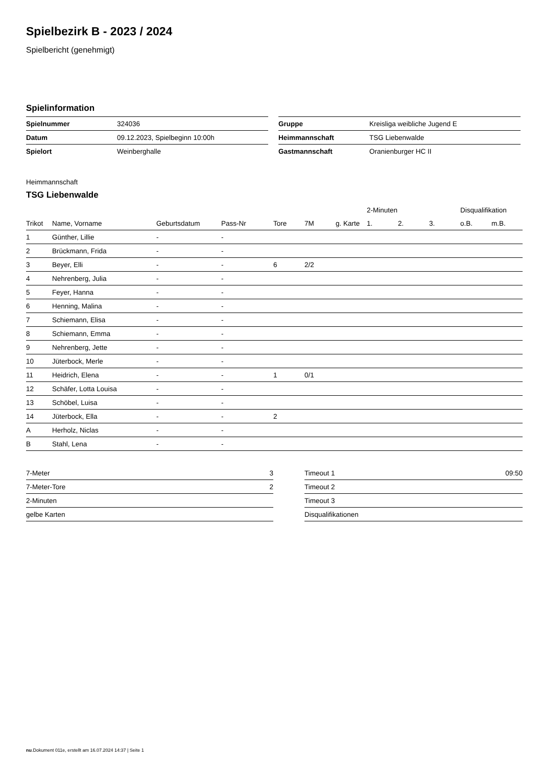Spielbezirk B - 2023 / 2024
Spielbericht (genehmigt)
Spielinformation
| Spielnummer | 324036 |
| Datum | 09.12.2023, Spielbeginn 10:00h |
| Spielort | Weinberghalle |
| Gruppe | Kreisliga weibliche Jugend E |
| Heimmannschaft | TSG Liebenwalde |
| Gastmannschaft | Oranienburger HC II |
Heimmannschaft
TSG Liebenwalde
| | | | | | | | 2-Minuten | | | Disqualifikation | |
| --- | --- | --- | --- | --- | --- | --- | --- | --- | --- | --- | --- |
| Trikot | Name, Vorname | Geburtsdatum | Pass-Nr | Tore | 7M | g. Karte | 1. | 2. | 3. | o.B. | m.B. |
| 1 | Günther, Lillie | - | - | | | | | | | | |
| 2 | Brückmann, Frida | - | - | | | | | | | | |
| 3 | Beyer, Elli | - | - | 6 | 2/2 | | | | | | |
| 4 | Nehrenberg, Julia | - | - | | | | | | | | |
| 5 | Feyer, Hanna | - | - | | | | | | | | |
| 6 | Henning, Malina | - | - | | | | | | | | |
| 7 | Schiemann, Elisa | - | - | | | | | | | | |
| 8 | Schiemann, Emma | - | - | | | | | | | | |
| 9 | Nehrenberg, Jette | - | - | | | | | | | | |
| 10 | Jüterbock, Merle | - | - | | | | | | | | |
| 11 | Heidrich, Elena | - | - | 1 | 0/1 | | | | | | |
| 12 | Schäfer, Lotta Louisa | - | - | | | | | | | | |
| 13 | Schöbel, Luisa | - | - | | | | | | | | |
| 14 | Jüterbock, Ella | - | - | 2 | | | | | | | |
| A | Herholz, Niclas | - | - | | | | | | | | |
| B | Stahl, Lena | - | - | | | | | | | | |
| 7-Meter | 3 |
| 7-Meter-Tore | 2 |
| 2-Minuten | |
| gelbe Karten | |
| Timeout 1 | 09:50 |
| Timeout 2 | |
| Timeout 3 | |
| Disqualifikationen | |
nu.Dokument 011e, erstellt am 16.07.2024 14:37 | Seite 1